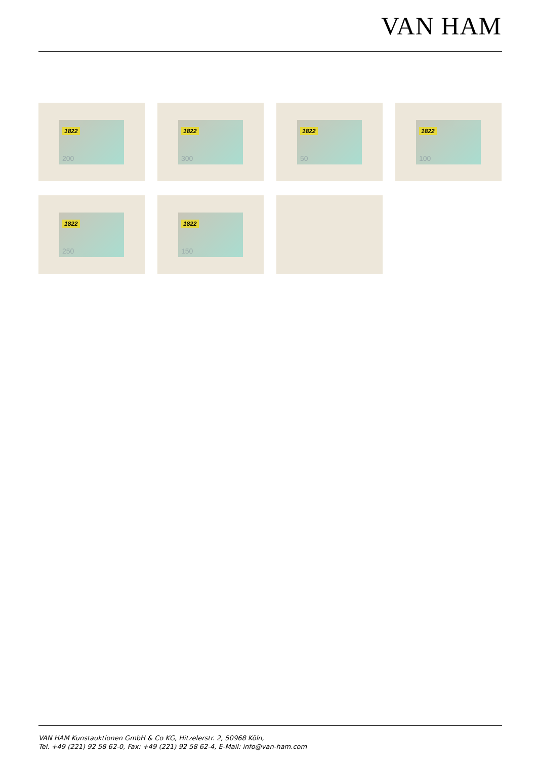VAN HAM
1822
200
1822
300
1822
50
1822
100
1822
250
1822
150
VAN HAM Kunstauktionen GmbH & Co KG, Hitzelerstr. 2, 50968 Köln,
Tel. +49 (221) 92 58 62-0, Fax: +49 (221) 92 58 62-4, E-Mail: info@van-ham.com